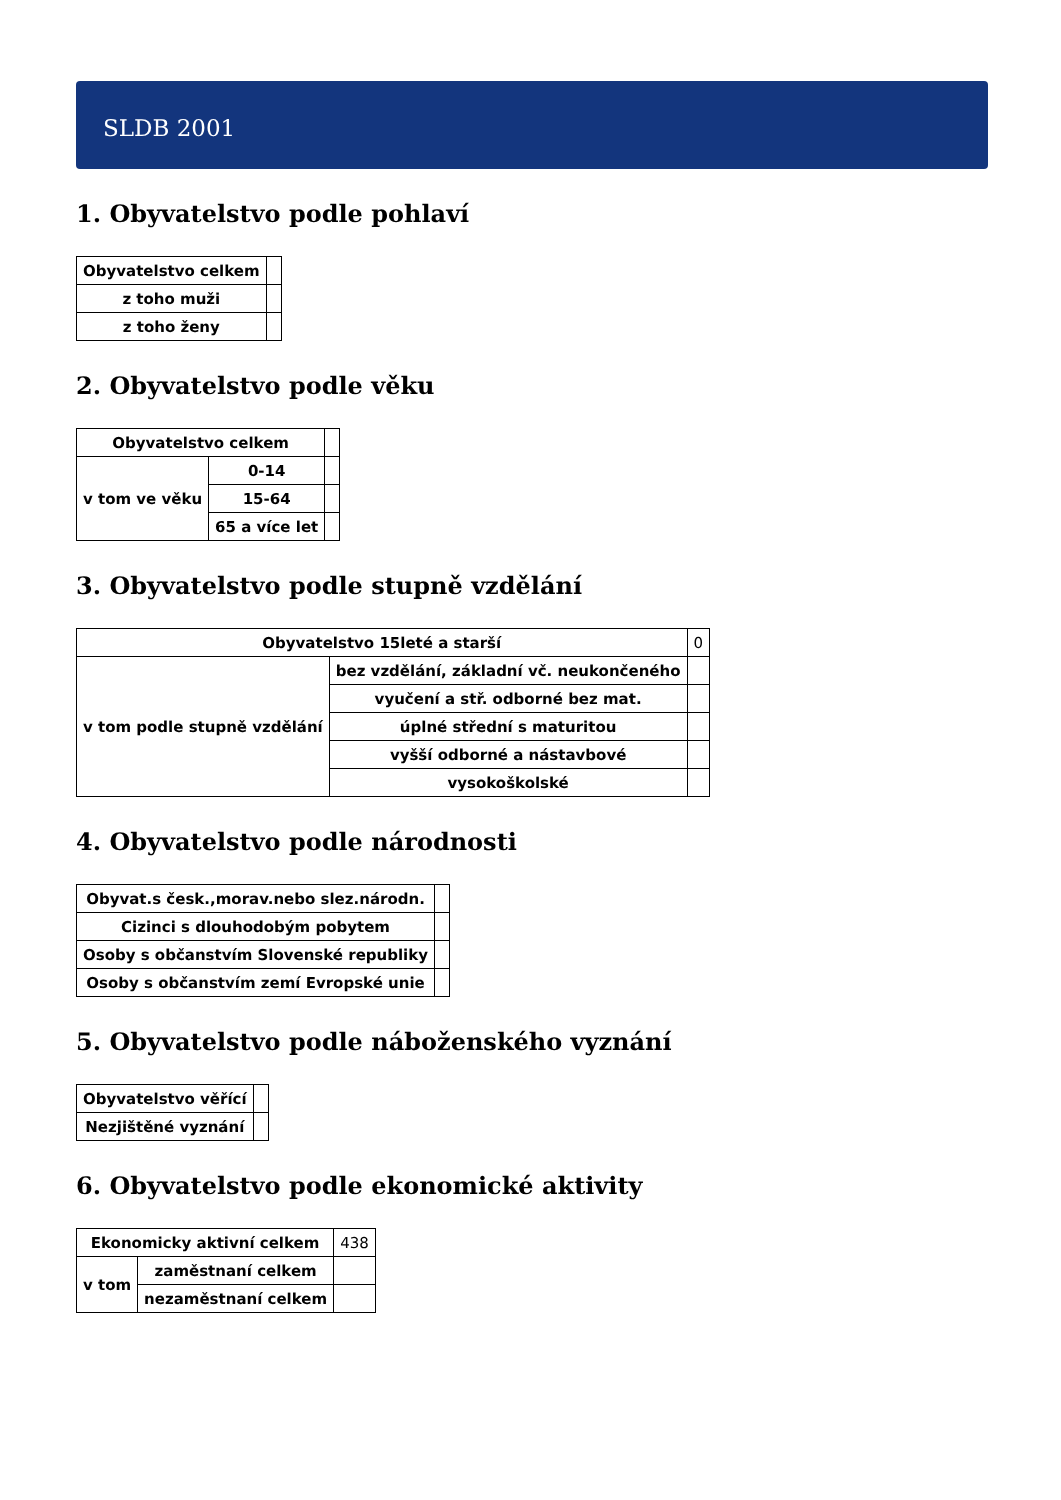SLDB 2001
1. Obyvatelstvo podle pohlaví
| Obyvatelstvo celkem | |
| z toho muži | |
| z toho ženy | |
2. Obyvatelstvo podle věku
| Obyvatelstvo celkem | | |
| v tom ve věku | 0-14 | |
| | 15-64 | |
| | 65 a více let | |
3. Obyvatelstvo podle stupně vzdělání
| Obyvatelstvo 15leté a starší | | 0 |
| v tom podle stupně vzdělání | bez vzdělání, základní vč. neukončeného | |
| | vyučení a stř. odborné bez mat. | |
| | úplné střední s maturitou | |
| | vyšší odborné a nástavbové | |
| | vysokoškolské | |
4. Obyvatelstvo podle národnosti
| Obyvat.s česk.,morav.nebo slez.národn. | |
| Cizinci s dlouhodobým pobytem | |
| Osoby s občanstvím Slovenské republiky | |
| Osoby s občanstvím zemí Evropské unie | |
5. Obyvatelstvo podle náboženského vyznání
| Obyvatelstvo věřící | |
| Nezjištěné vyznání | |
6. Obyvatelstvo podle ekonomické aktivity
| Ekonomicky aktivní celkem | | 438 |
| v tom | zaměstnaní celkem | |
| | nezaměstnaní celkem | |